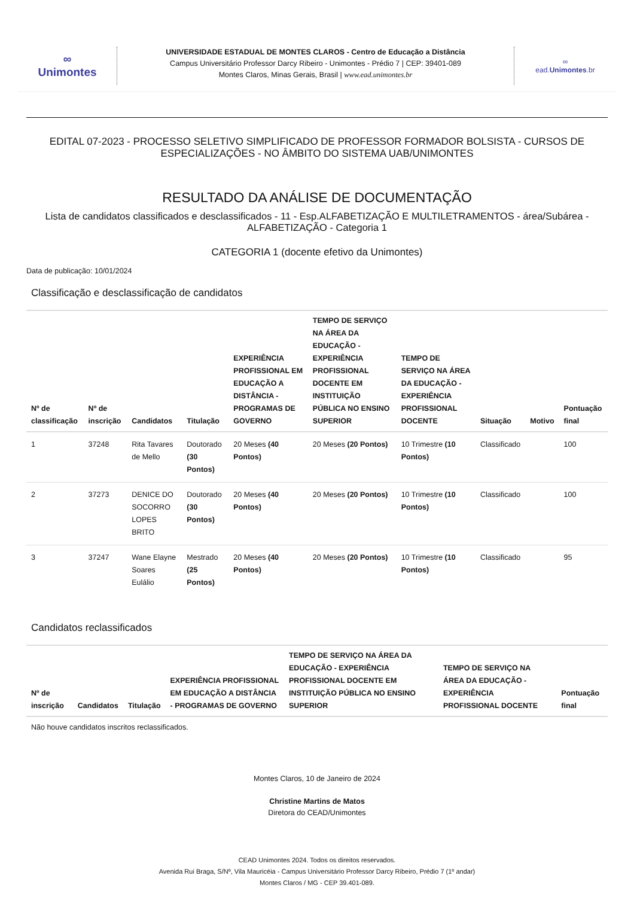∞
Unimontes
UNIVERSIDADE ESTADUAL DE MONTES CLAROS - Centro de Educação a Distância
Campus Universitário Professor Darcy Ribeiro - Unimontes - Prédio 7 | CEP: 39401-089
Montes Claros, Minas Gerais, Brasil | www.ead.unimontes.br
∞
ead.Unimontes.br
EDITAL 07-2023 - PROCESSO SELETIVO SIMPLIFICADO DE PROFESSOR FORMADOR BOLSISTA - CURSOS DE ESPECIALIZAÇÕES - NO ÂMBITO DO SISTEMA UAB/UNIMONTES
RESULTADO DA ANÁLISE DE DOCUMENTAÇÃO
Lista de candidatos classificados e desclassificados - 11 - Esp.ALFABETIZAÇÃO E MULTILETRAMENTOS - área/Subárea - ALFABETIZAÇÃO - Categoria 1
CATEGORIA 1 (docente efetivo da Unimontes)
Data de publicação: 10/01/2024
Classificação e desclassificação de candidatos
| Nº de classificação | Nº de inscrição | Candidatos | Titulação | EXPERIÊNCIA PROFISSIONAL EM EDUCAÇÃO A DISTÂNCIA - PROGRAMAS DE GOVERNO | TEMPO DE SERVIÇO NA ÁREA DA EDUCAÇÃO - EXPERIÊNCIA PROFISSIONAL DOCENTE EM INSTITUIÇÃO PÚBLICA NO ENSINO SUPERIOR | TEMPO DE SERVIÇO NA ÁREA DA EDUCAÇÃO - EXPERIÊNCIA PROFISSIONAL DOCENTE | Situação | Motivo | Pontuação final |
| --- | --- | --- | --- | --- | --- | --- | --- | --- | --- |
| 1 | 37248 | Rita Tavares de Mello | Doutorado (30 Pontos) | 20 Meses (40 Pontos) | 20 Meses (20 Pontos) | 10 Trimestre (10 Pontos) | Classificado | | 100 |
| 2 | 37273 | DENICE DO SOCORRO LOPES BRITO | Doutorado (30 Pontos) | 20 Meses (40 Pontos) | 20 Meses (20 Pontos) | 10 Trimestre (10 Pontos) | Classificado | | 100 |
| 3 | 37247 | Wane Elayne Soares Eulálio | Mestrado (25 Pontos) | 20 Meses (40 Pontos) | 20 Meses (20 Pontos) | 10 Trimestre (10 Pontos) | Classificado | | 95 |
Candidatos reclassificados
| Nº de inscrição | Candidatos | Titulação | EXPERIÊNCIA PROFISSIONAL EM EDUCAÇÃO A DISTÂNCIA - PROGRAMAS DE GOVERNO | TEMPO DE SERVIÇO NA ÁREA DA EDUCAÇÃO - EXPERIÊNCIA PROFISSIONAL DOCENTE EM INSTITUIÇÃO PÚBLICA NO ENSINO SUPERIOR | TEMPO DE SERVIÇO NA ÁREA DA EDUCAÇÃO - EXPERIÊNCIA PROFISSIONAL DOCENTE | Pontuação final |
| --- | --- | --- | --- | --- | --- | --- |
Não houve candidatos inscritos reclassificados.
Montes Claros, 10 de Janeiro de 2024
Christine Martins de Matos
Diretora do CEAD/Unimontes
CEAD Unimontes 2024. Todos os direitos reservados.
Avenida Rui Braga, S/Nº, Vila Mauricéia - Campus Universitário Professor Darcy Ribeiro, Prédio 7 (1º andar)
Montes Claros / MG - CEP 39.401-089.